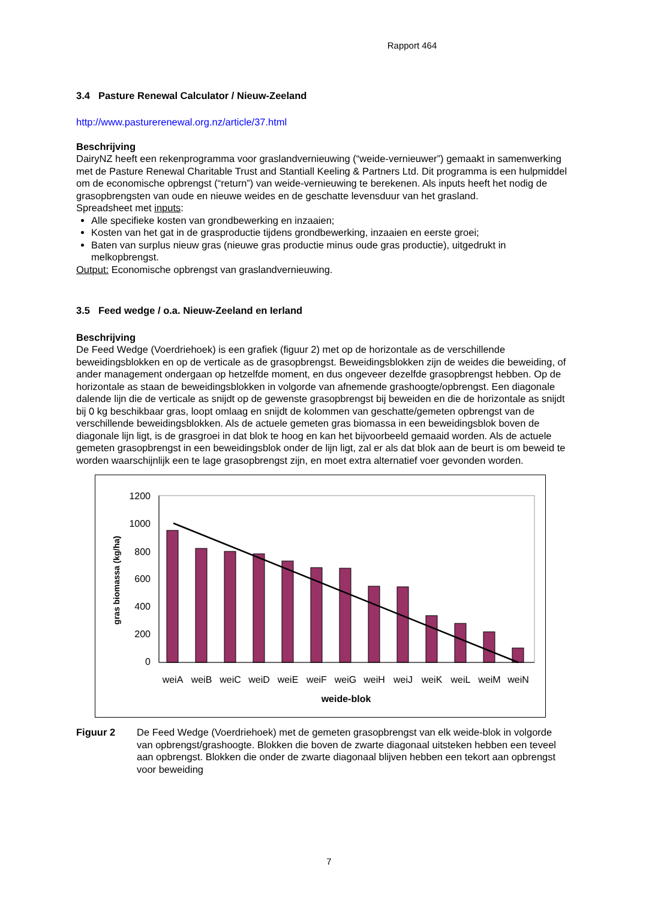Rapport 464
3.4 Pasture Renewal Calculator / Nieuw-Zeeland
http://www.pasturerenewal.org.nz/article/37.html
Beschrijving
DairyNZ heeft een rekenprogramma voor graslandvernieuwing (“weide-vernieuwer”) gemaakt in samenwerking met de Pasture Renewal Charitable Trust and Stantiall Keeling & Partners Ltd. Dit programma is een hulpmiddel om de economische opbrengst (“return”) van weide-vernieuwing te berekenen. Als inputs heeft het nodig de grasopbrengsten van oude en nieuwe weides en de geschatte levensduur van het grasland.
Spreadsheet met inputs:
Alle specifieke kosten van grondbewerking en inzaaien;
Kosten van het gat in de grasproductie tijdens grondbewerking, inzaaien en eerste groei;
Baten van surplus nieuw gras (nieuwe gras productie minus oude gras productie), uitgedrukt in melkopbrengst.
Output: Economische opbrengst van graslandvernieuwing.
3.5 Feed wedge / o.a. Nieuw-Zeeland en Ierland
Beschrijving
De Feed Wedge (Voerdriehoek) is een grafiek (figuur 2) met op de horizontale as de verschillende beweidingsblokken en op de verticale as de grasopbrengst. Beweidingsblokken zijn de weides die beweiding, of ander management ondergaan op hetzelfde moment, en dus ongeveer dezelfde grasopbrengst hebben. Op de horizontale as staan de beweidingsblokken in volgorde van afnemende grashoogte/opbrengst. Een diagonale dalende lijn die de verticale as snijdt op de gewenste grasopbrengst bij beweiden en die de horizontale as snijdt bij 0 kg beschikbaar gras, loopt omlaag en snijdt de kolommen van geschatte/gemeten opbrengst van de verschillende beweidingsblokken. Als de actuele gemeten gras biomassa in een beweidingsblok boven de diagonale lijn ligt, is de grasgroei in dat blok te hoog en kan het bijvoorbeeld gemaaid worden. Als de actuele gemeten grasopbrengst in een beweidingsblok onder de lijn ligt, zal er als dat blok aan de beurt is om beweid te worden waarschijnlijk een te lage grasopbrengst zijn, en moet extra alternatief voer gevonden worden.
1200
1000
800
600
400
200
0
gras biomassa (kg/ha)
weiA
weiB
weiC
weiD
weiE
weiF
weiG
weiH
weiJ
weiK
weiL
weiM
weiN
weide-blok
Figuur 2 De Feed Wedge (Voerdriehoek) met de gemeten grasopbrengst van elk weide-blok in volgorde van opbrengst/grashoogte. Blokken die boven de zwarte diagonaal uitsteken hebben een teveel aan opbrengst. Blokken die onder de zwarte diagonaal blijven hebben een tekort aan opbrengst voor beweiding
7